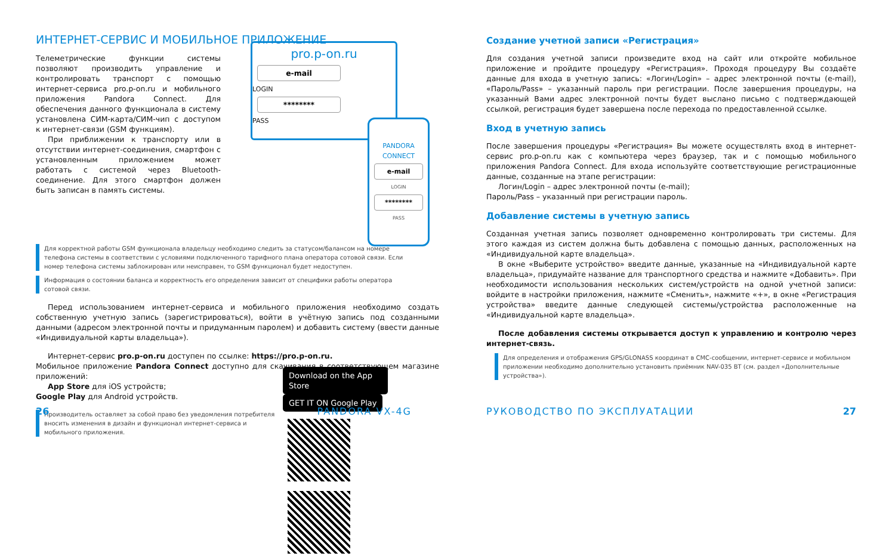ИНТЕРНЕТ-СЕРВИС И МОБИЛЬНОЕ ПРИЛОЖЕНИЕ
pro.p-on.ru
e-mail
LOGIN
********
PASS
PANDORA
CONNECT
e-mail
LOGIN
********
PASS
Телеметрические функции системы позволяют производить управление и контролировать транспорт с помощью интернет-сервиса pro.p-on.ru и мобильного приложения Pandora Connect. Для обеспечения данного функционала в систему установлена СИМ-карта/СИМ-чип с доступом к интернет-связи (GSM функциям).
При приближении к транспорту или в отсутствии интернет-соединения, смартфон с установленным приложением может работать с системой через Bluetooth-соединение. Для этого смартфон должен быть записан в память системы.
Для корректной работы GSM функционала владельцу необходимо следить за статусом/балансом на номере телефона системы в соответствии с условиями подключенного тарифного плана оператора сотовой связи. Если номер телефона системы заблокирован или неисправен, то GSM функционал будет недоступен.
Информация о состоянии баланса и корректность его определения зависит от специфики работы оператора сотовой связи.
Перед использованием интернет-сервиса и мобильного приложения необходимо создать собственную учетную запись (зарегистрироваться), войти в учётную запись под созданными данными (адресом электронной почты и придуманным паролем) и добавить систему (ввести данные «Индивидуальной карты владельца»).
Интернет-сервис pro.p-on.ru доступен по ссылке: https://pro.p-on.ru.
Мобильное приложение Pandora Connect доступно для скачивания в соответствующем магазине приложений:
App Store для iOS устройств;
Google Play для Android устройств.
Производитель оставляет за собой право без уведомления потребителя вносить изменения в дизайн и функционал интернет-сервиса и мобильного приложения.
Download on the App Store GET IT ON Google Play
26 PANDORA VX-4G
Создание учетной записи «Регистрация»
Для создания учетной записи произведите вход на сайт или откройте мобильное приложение и пройдите процедуру «Регистрация». Проходя процедуру Вы создаёте данные для входа в учетную запись: «Логин/Login» – адрес электронной почты (e-mail), «Пароль/Pass» – указанный пароль при регистрации. После завершения процедуры, на указанный Вами адрес электронной почты будет выслано письмо с подтверждающей ссылкой, регистрация будет завершена после перехода по предоставленной ссылке.
Вход в учетную запись
После завершения процедуры «Регистрация» Вы можете осуществлять вход в интернет-сервис pro.p-on.ru как с компьютера через браузер, так и с помощью мобильного приложения Pandora Connect. Для входа используйте соответствующие регистрационные данные, созданные на этапе регистрации:
Логин/Login – адрес электронной почты (e-mail);
Пароль/Pass – указанный при регистрации пароль.
Добавление системы в учетную запись
Созданная учетная запись позволяет одновременно контролировать три системы. Для этого каждая из систем должна быть добавлена с помощью данных, расположенных на «Индивидуальной карте владельца».
В окне «Выберите устройство» введите данные, указанные на «Индивидуальной карте владельца», придумайте название для транспортного средства и нажмите «Добавить». При необходимости использования нескольких систем/устройств на одной учетной записи: войдите в настройки приложения, нажмите «Сменить», нажмите «+», в окне «Регистрация устройства» введите данные следующей системы/устройства расположенные на «Индивидуальной карте владельца».
После добавления системы открывается доступ к управлению и контролю через интернет-связь.
Для определения и отображения GPS/GLONASS координат в СМС-сообщении, интернет-сервисе и мобильном приложении необходимо дополнительно установить приёмник NAV-035 BT (см. раздел «Дополнительные устройства»).
РУКОВОДСТВО ПО ЭКСПЛУАТАЦИИ 27